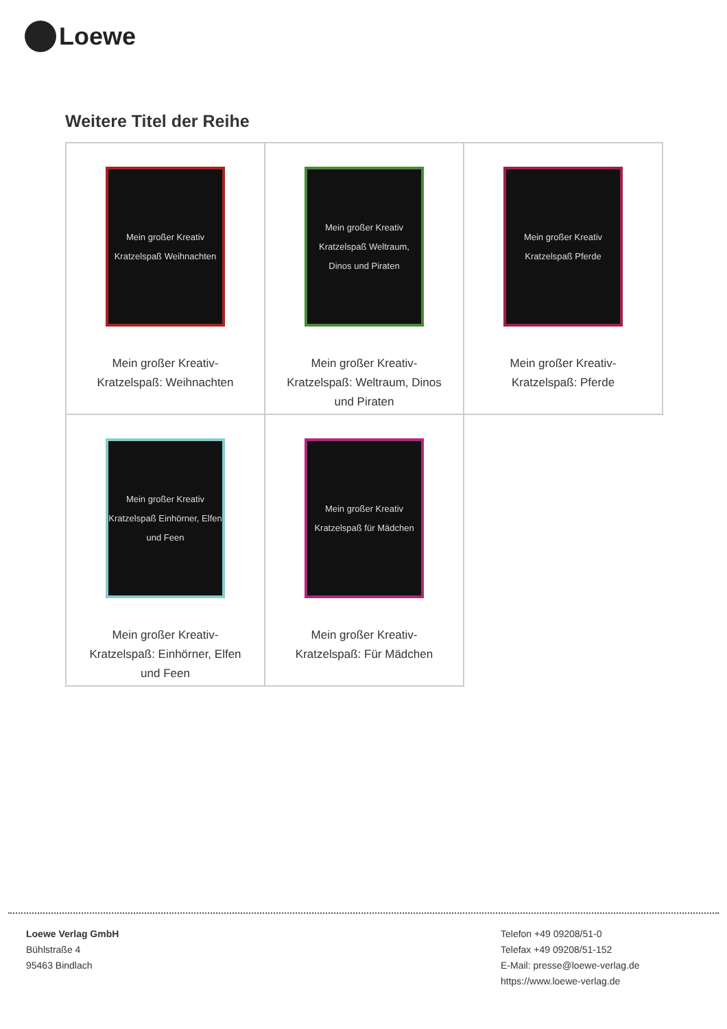Loewe
Weitere Titel der Reihe
| Mein großer Kreativ Kratzelspaß Weihnachten Mein großer Kreativ- Kratzelspaß: Weihnachten | Mein großer Kreativ Kratzelspaß Weltraum, Dinos und Piraten Mein großer Kreativ- Kratzelspaß: Weltraum, Dinos und Piraten | Mein großer Kreativ Kratzelspaß Pferde Mein großer Kreativ- Kratzelspaß: Pferde |
| Mein großer Kreativ Kratzelspaß Einhörner, Elfen und Feen Mein großer Kreativ- Kratzelspaß: Einhörner, Elfen und Feen | Mein großer Kreativ Kratzelspaß für Mädchen Mein großer Kreativ- Kratzelspaß: Für Mädchen | |
Loewe Verlag GmbH
Bühlstraße 4
95463 Bindlach
Telefon +49 09208/51-0
Telefax +49 09208/51-152
E-Mail: presse@loewe-verlag.de
https://www.loewe-verlag.de